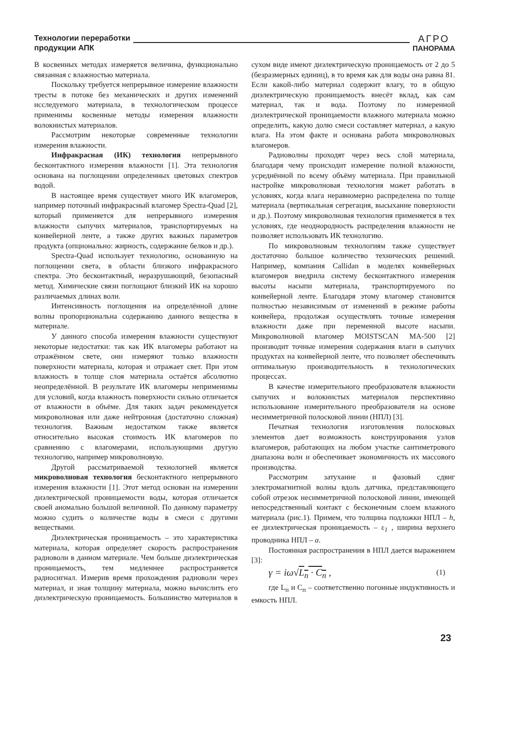Технологии переработки
продукции АПК
АГРО
ПАНОРАМА
В косвенных методах измеряется величина, функционально связанная с влажностью материала.
Поскольку требуется непрерывное измерение влажности тресты в потоке без механических и других изменений исследуемого материала, в технологическом процессе применимы косвенные методы измерения влажности волокнистых материалов.
Рассмотрим некоторые современные технологии измерения влажности.
Инфракрасная (ИК) технология непрерывного бесконтактного измерения влажности [1]. Эта технология основана на поглощении определенных цветовых спектров водой.
В настоящее время существует много ИК влагомеров, например поточный инфракрасный влагомер Spectra-Quad [2], который применяется для непрерывного измерения влажности сыпучих материалов, транспортируемых на конвейерной ленте, а также других важных параметров продукта (опционально: жирность, содержание белков и др.).
Spectra-Quad использует технологию, основанную на поглощении света, в области близкого инфракрасного спектра. Это бесконтактный, неразрушающий, безопасный метод. Химические связи поглощают близкий ИК на хорошо различаемых длинах волн.
Интенсивность поглощения на определённой длине волны пропорциональна содержанию данного вещества в материале.
У данного способа измерения влажности существуют некоторые недостатки: так как ИК влагомеры работают на отражённом свете, они измеряют только влажности поверхности материала, которая и отражает свет. При этом влажность в толще слоя материала остаётся абсолютно неопределённой. В результате ИК влагомеры неприменимы для условий, когда влажность поверхности сильно отличается от влажности в объёме. Для таких задач рекомендуется микроволновая или даже нейтронная (достаточно сложная) технология. Важным недостатком также является относительно высокая стоимость ИК влагомеров по сравнению с влагомерами, использующими другую технологию, например микроволновую.
Другой рассматриваемой технологией является микроволновая технология бесконтактного непрерывного измерения влажности [1]. Этот метод основан на измерении диэлектрической проницаемости воды, которая отличается своей аномально большой величиной. По данному параметру можно судить о количестве воды в смеси с другими веществами.
Диэлектрическая проницаемость – это характеристика материала, которая определяет скорость распространения радиоволн в данном материале. Чем больше диэлектрическая проницаемость, тем медленнее распространяется радиосигнал. Измерив время прохождения радиоволн через материал, и зная толщину материала, можно вычислить его диэлектрическую проницаемость. Большинство материалов в сухом виде имеют диэлектрическую проницаемость от 2 до 5 (безразмерных единиц), в то время как для воды она равна 81. Если какой-либо материал содержит влагу, то в общую диэлектрическую проницаемость внесёт вклад, как сам материал, так и вода. Поэтому по измеренной диэлектрической проницаемости влажного материала можно определить, какую долю смеси составляет материал, а какую влага. На этом факте и основана работа микроволновых влагомеров.
Радиоволны проходят через весь слой материала, благодаря чему происходит измерение полной влажности, усреднённой по всему объёму материала. При правильной настройке микроволновая технология может работать в условиях, когда влага неравномерно распределена по толще материала (вертикальная сегрегация, высыхание поверхности и др.). Поэтому микроволновая технология применяется в тех условиях, где неоднородность распределения влажности не позволяет использовать ИК технологию.
По микроволновым технологиям также существует достаточно большое количество технических решений. Например, компания Callidan в моделях конвейерных влагомеров внедрила систему бесконтактного измерения высоты насыпи материала, транспортируемого по конвейерной ленте. Благодаря этому влагомер становится полностью независимым от изменений в режиме работы конвейера, продолжая осуществлять точные измерения влажности даже при переменной высоте насыпи. Микроволновой влагомер MOISTSCAN MA-500 [2] производит точные измерения содержания влаги в сыпучих продуктах на конвейерной ленте, что позволяет обеспечивать оптимальную производительность в технологических процессах.
В качестве измерительного преобразователя влажности сыпучих и волокнистых материалов перспективно использование измерительного преобразователя на основе несимметричной полосковой линии (НПЛ) [3].
Печатная технология изготовления полосковых элементов дает возможность конструирования узлов влагомеров, работающих на любом участке сантиметрового диапазона волн и обеспечивает экономичность их массового производства.
Рассмотрим затухание и фазовый сдвиг электромагнитной волны вдоль датчика, представляющего собой отрезок несимметричной полосковой линии, имеющей непосредственный контакт с бесконечным слоем влажного материала (рис.1). Примем, что толщина подложки НПЛ – h, ее диэлектрическая проницаемость – ε<sub>1</sub> , ширина верхнего проводника НПЛ – a.
Постоянная распространения в НПЛ дается выражением [3]:
γ = iω√L<sub>n</sub> · C<sub>n</sub> , (1)
где L<sub>п</sub> и C<sub>п</sub> – соответственно погонные индуктивность и емкость НПЛ.
23